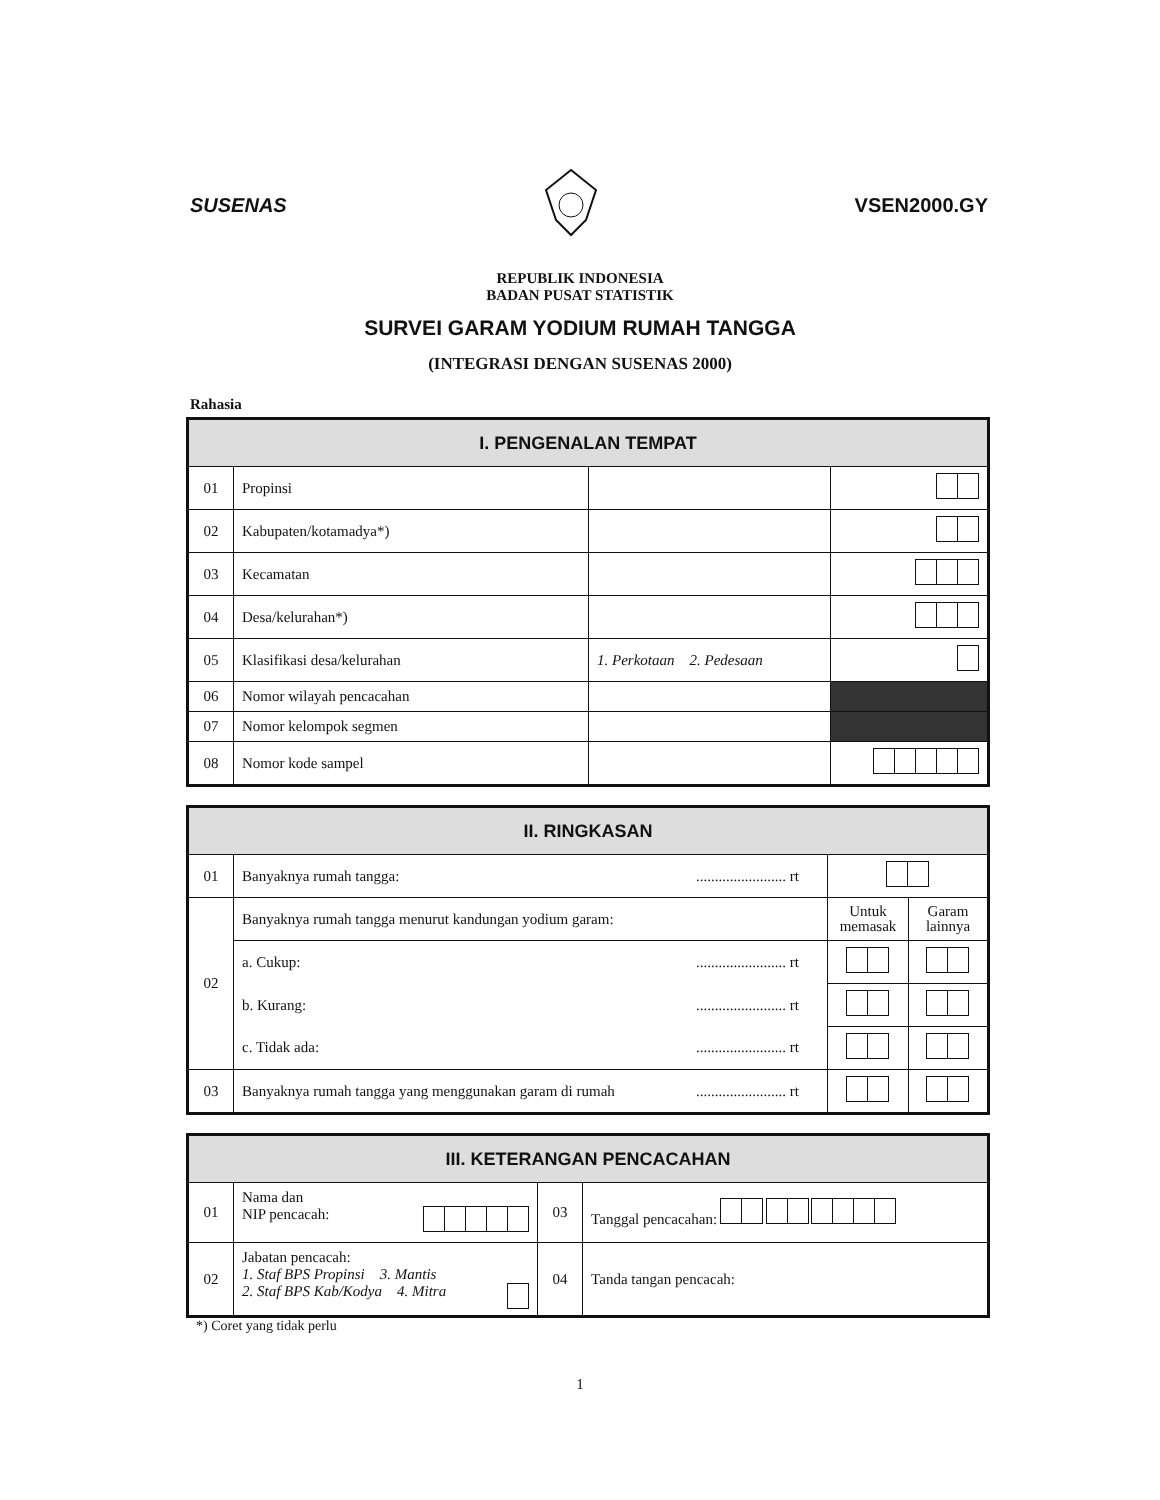SUSENAS VSEN2000.GY
REPUBLIK INDONESIA
BADAN PUSAT STATISTIK
SURVEI GARAM YODIUM RUMAH TANGGA
(INTEGRASI DENGAN SUSENAS 2000)
Rahasia
| I. PENGENALAN TEMPAT | | | |
| --- | --- | --- | --- |
| 01 | Propinsi | | |
| 02 | Kabupaten/kotamadya*) | | |
| 03 | Kecamatan | | |
| 04 | Desa/kelurahan*) | | |
| 05 | Klasifikasi desa/kelurahan | 1. Perkotaan 2. Pedesaan | |
| 06 | Nomor wilayah pencacahan | | |
| 07 | Nomor kelompok segmen | | |
| 08 | Nomor kode sampel | | |
| II. RINGKASAN | | | | |
| --- | --- | --- | --- | --- |
| 01 | Banyaknya rumah tangga: | ........................ rt | | |
| 02 | Banyaknya rumah tangga menurut kandungan yodium garam: | | Untuk memasak | Garam lainnya |
| | a. Cukup: | ........................ rt | | |
| | b. Kurang: | ........................ rt | | |
| | c. Tidak ada: | ........................ rt | | |
| 03 | Banyaknya rumah tangga yang menggunakan garam di rumah | ........................ rt | | |
| III. KETERANGAN PENCACAHAN | | | |
| --- | --- | --- | --- |
| 01 | Nama dan NIP pencacah: | 03 | Tanggal pencacahan: |
| 02 | Jabatan pencacah: 1. Staf BPS Propinsi 3. Mantis 2. Staf BPS Kab/Kodya 4. Mitra | 04 | Tanda tangan pencacah: |
*) Coret yang tidak perlu
1